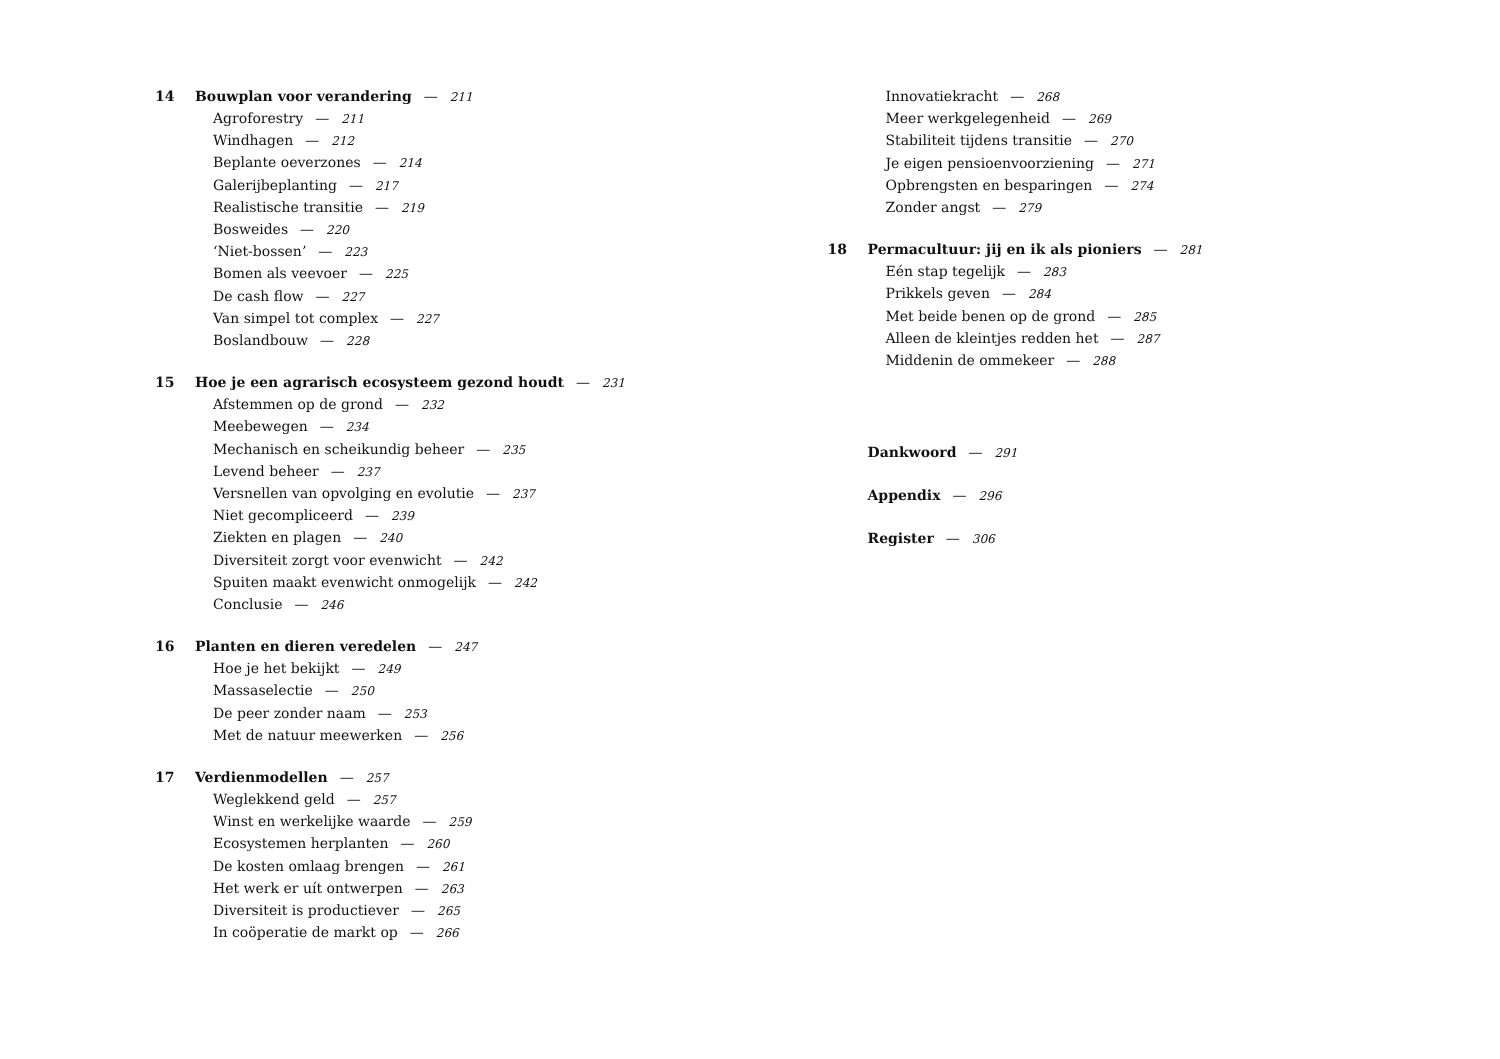14 Bouwplan voor verandering — 211
Agroforestry — 211
Windhagen — 212
Beplante oeverzones — 214
Galerijbeplanting — 217
Realistische transitie — 219
Bosweides — 220
‘Niet-bossen’ — 223
Bomen als veevoer — 225
De cash flow — 227
Van simpel tot complex — 227
Boslandbouw — 228
15 Hoe je een agrarisch ecosysteem gezond houdt — 231
Afstemmen op de grond — 232
Meebewegen — 234
Mechanisch en scheikundig beheer — 235
Levend beheer — 237
Versnellen van opvolging en evolutie — 237
Niet gecompliceerd — 239
Ziekten en plagen — 240
Diversiteit zorgt voor evenwicht — 242
Spuiten maakt evenwicht onmogelijk — 242
Conclusie — 246
16 Planten en dieren veredelen — 247
Hoe je het bekijkt — 249
Massaselectie — 250
De peer zonder naam — 253
Met de natuur meewerken — 256
17 Verdienmodellen — 257
Weglekkend geld — 257
Winst en werkelijke waarde — 259
Ecosystemen herplanten — 260
De kosten omlaag brengen — 261
Het werk er uít ontwerpen — 263
Diversiteit is productiever — 265
In coöperatie de markt op — 266
Innovatiekracht — 268
Meer werkgelegenheid — 269
Stabiliteit tijdens transitie — 270
Je eigen pensioenvoorziening — 271
Opbrengsten en besparingen — 274
Zonder angst — 279
18 Permacultuur: jij en ik als pioniers — 281
Eén stap tegelijk — 283
Prikkels geven — 284
Met beide benen op de grond — 285
Alleen de kleintjes redden het — 287
Middenin de ommekeer — 288
Dankwoord — 291
Appendix — 296
Register — 306